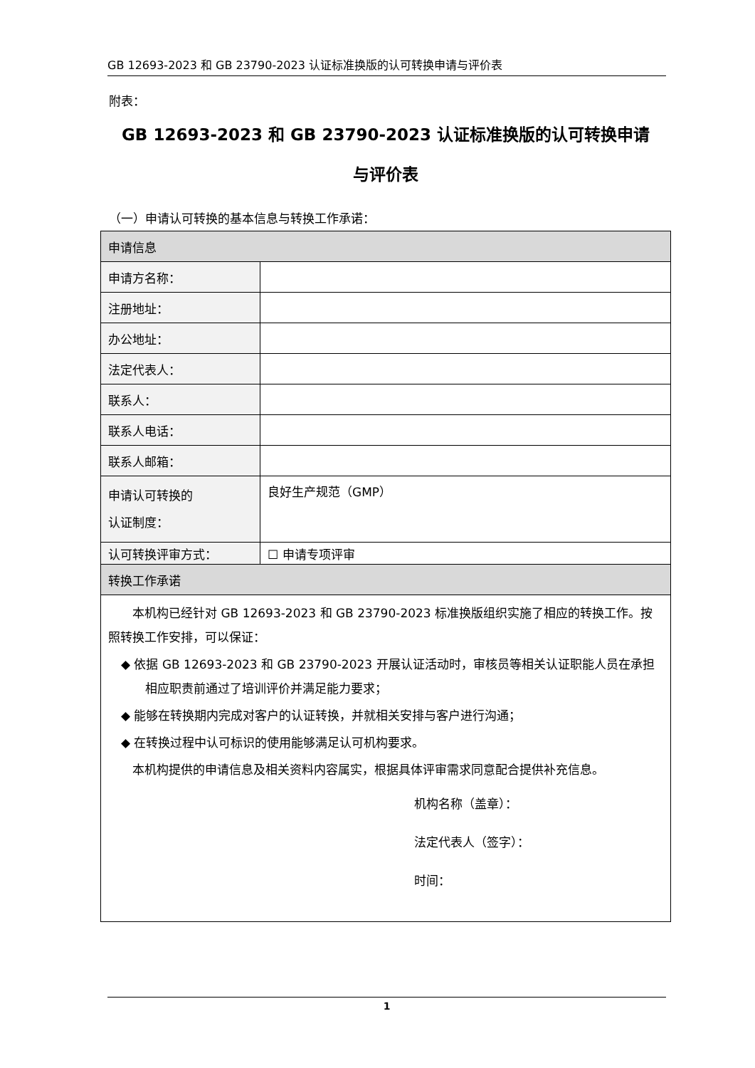GB 12693-2023 和 GB 23790-2023 认证标准换版的认可转换申请与评价表
附表：
GB 12693-2023 和 GB 23790-2023 认证标准换版的认可转换申请
与评价表
（一）申请认可转换的基本信息与转换工作承诺：
| 申请信息 | |
| 申请方名称： | |
| 注册地址： | |
| 办公地址： | |
| 法定代表人： | |
| 联系人： | |
| 联系人电话： | |
| 联系人邮箱： | |
| 申请认可转换的 认证制度： | 良好生产规范（GMP） |
| 认可转换评审方式： | ☐ 申请专项评审 |
| 转换工作承诺 | |
| 本机构已经针对 GB 12693-2023 和 GB 23790-2023 标准换版组织实施了相应的转换工作。按照转换工作安排，可以保证： ◆ 依据 GB 12693-2023 和 GB 23790-2023 开展认证活动时，审核员等相关认证职能人员在承担相应职责前通过了培训评价并满足能力要求； ◆ 能够在转换期内完成对客户的认证转换，并就相关安排与客户进行沟通； ◆ 在转换过程中认可标识的使用能够满足认可机构要求。 本机构提供的申请信息及相关资料内容属实，根据具体评审需求同意配合提供补充信息。 机构名称（盖章）： 法定代表人（签字）： 时间： | |
1